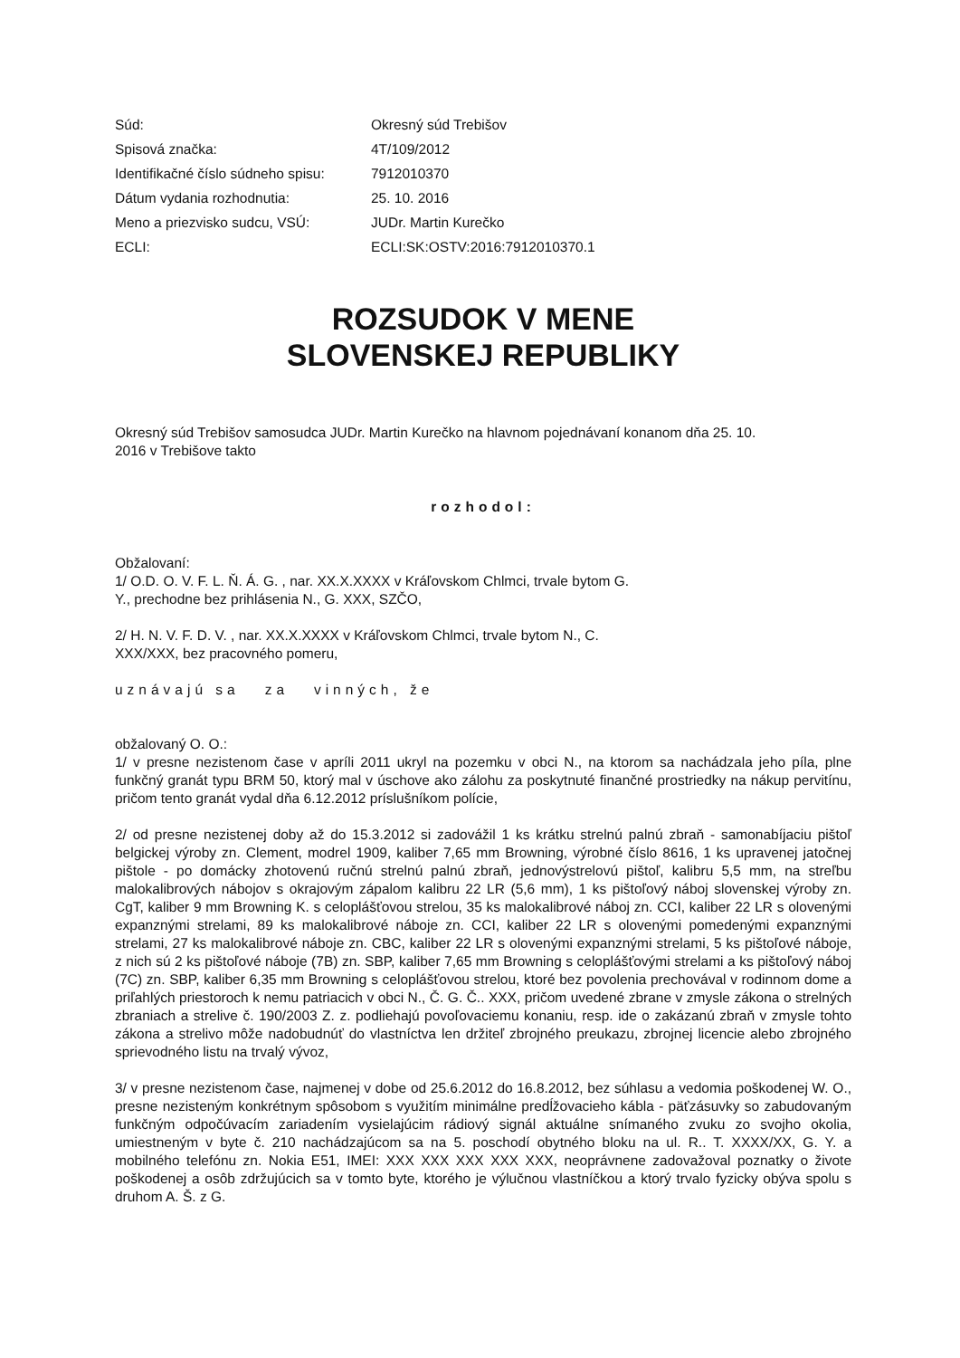| Súd: | Okresný súd Trebišov |
| Spisová značka: | 4T/109/2012 |
| Identifikačné číslo súdneho spisu: | 7912010370 |
| Dátum vydania rozhodnutia: | 25. 10. 2016 |
| Meno a priezvisko sudcu, VSÚ: | JUDr. Martin Kurečko |
| ECLI: | ECLI:SK:OSTV:2016:7912010370.1 |
ROZSUDOK V MENE
SLOVENSKEJ REPUBLIKY
Okresný súd Trebišov samosudca JUDr. Martin Kurečko na hlavnom pojednávaní konanom dňa 25. 10.
2016 v Trebišove takto
rozhodol:
Obžalovaní:
1/ O.D. O. V. F. L. Ň. Á. G. , nar. XX.X.XXXX v Kráľovskom Chlmci, trvale bytom G.
Y., prechodne bez prihlásenia N., G. XXX, SZČO,
2/ H. N. V. F. D. V. , nar. XX.X.XXXX v Kráľovskom Chlmci, trvale bytom N., C.
XXX/XXX, bez pracovného pomeru,
uznávajú sa za vinných, že
obžalovaný O. O.:
1/ v presne nezistenom čase v apríli 2011 ukryl na pozemku v obci N., na ktorom sa nachádzala jeho píla, plne funkčný granát typu BRM 50, ktorý mal v úschove ako zálohu za poskytnuté finančné prostriedky na nákup pervitínu, pričom tento granát vydal dňa 6.12.2012 príslušníkom polície,
2/ od presne nezistenej doby až do 15.3.2012 si zadovážil 1 ks krátku strelnú palnú zbraň - samonabíjaciu pištoľ belgickej výroby zn. Clement, modrel 1909, kaliber 7,65 mm Browning, výrobné číslo 8616, 1 ks upravenej jatočnej pištole - po domácky zhotovenú ručnú strelnú palnú zbraň, jednovýstrelovú pištoľ, kalibru 5,5 mm, na streľbu malokalibrových nábojov s okrajovým zápalom kalibru 22 LR (5,6 mm), 1 ks pištoľový náboj slovenskej výroby zn. CgT, kaliber 9 mm Browning K. s celoplášťovou strelou, 35 ks malokalibrové náboj zn. CCI, kaliber 22 LR s olovenými expanznými strelami, 89 ks malokalibrové náboje zn. CCI, kaliber 22 LR s olovenými pomedenými expanznými strelami, 27 ks malokalibrové náboje zn. CBC, kaliber 22 LR s olovenými expanznými strelami, 5 ks pištoľové náboje, z nich sú 2 ks pištoľové náboje (7B) zn. SBP, kaliber 7,65 mm Browning s celoplášťovými strelami a ks pištoľový náboj (7C) zn. SBP, kaliber 6,35 mm Browning s celoplášťovou strelou, ktoré bez povolenia prechovával v rodinnom dome a priľahlých priestoroch k nemu patriacich v obci N., Č. G. Č.. XXX, pričom uvedené zbrane v zmysle zákona o strelných zbraniach a strelive č. 190/2003 Z. z. podliehajú povoľovaciemu konaniu, resp. ide o zakázanú zbraň v zmysle tohto zákona a strelivo môže nadobudnúť do vlastníctva len držiteľ zbrojného preukazu, zbrojnej licencie alebo zbrojného sprievodného listu na trvalý vývoz,
3/ v presne nezistenom čase, najmenej v dobe od 25.6.2012 do 16.8.2012, bez súhlasu a vedomia poškodenej W. O., presne nezisteným konkrétnym spôsobom s využitím minimálne predĺžovacieho kábla - päťzásuvky so zabudovaným funkčným odpočúvacím zariadením vysielajúcim rádiový signál aktuálne snímaného zvuku zo svojho okolia, umiestneným v byte č. 210 nachádzajúcom sa na 5. poschodí obytného bloku na ul. R.. T. XXXX/XX, G. Y. a mobilného telefónu zn. Nokia E51, IMEI: XXX XXX XXX XXX XXX, neoprávnene zadovažoval poznatky o živote poškodenej a osôb zdržujúcich sa v tomto byte, ktorého je výlučnou vlastníčkou a ktorý trvalo fyzicky obýva spolu s druhom A. Š. z G.